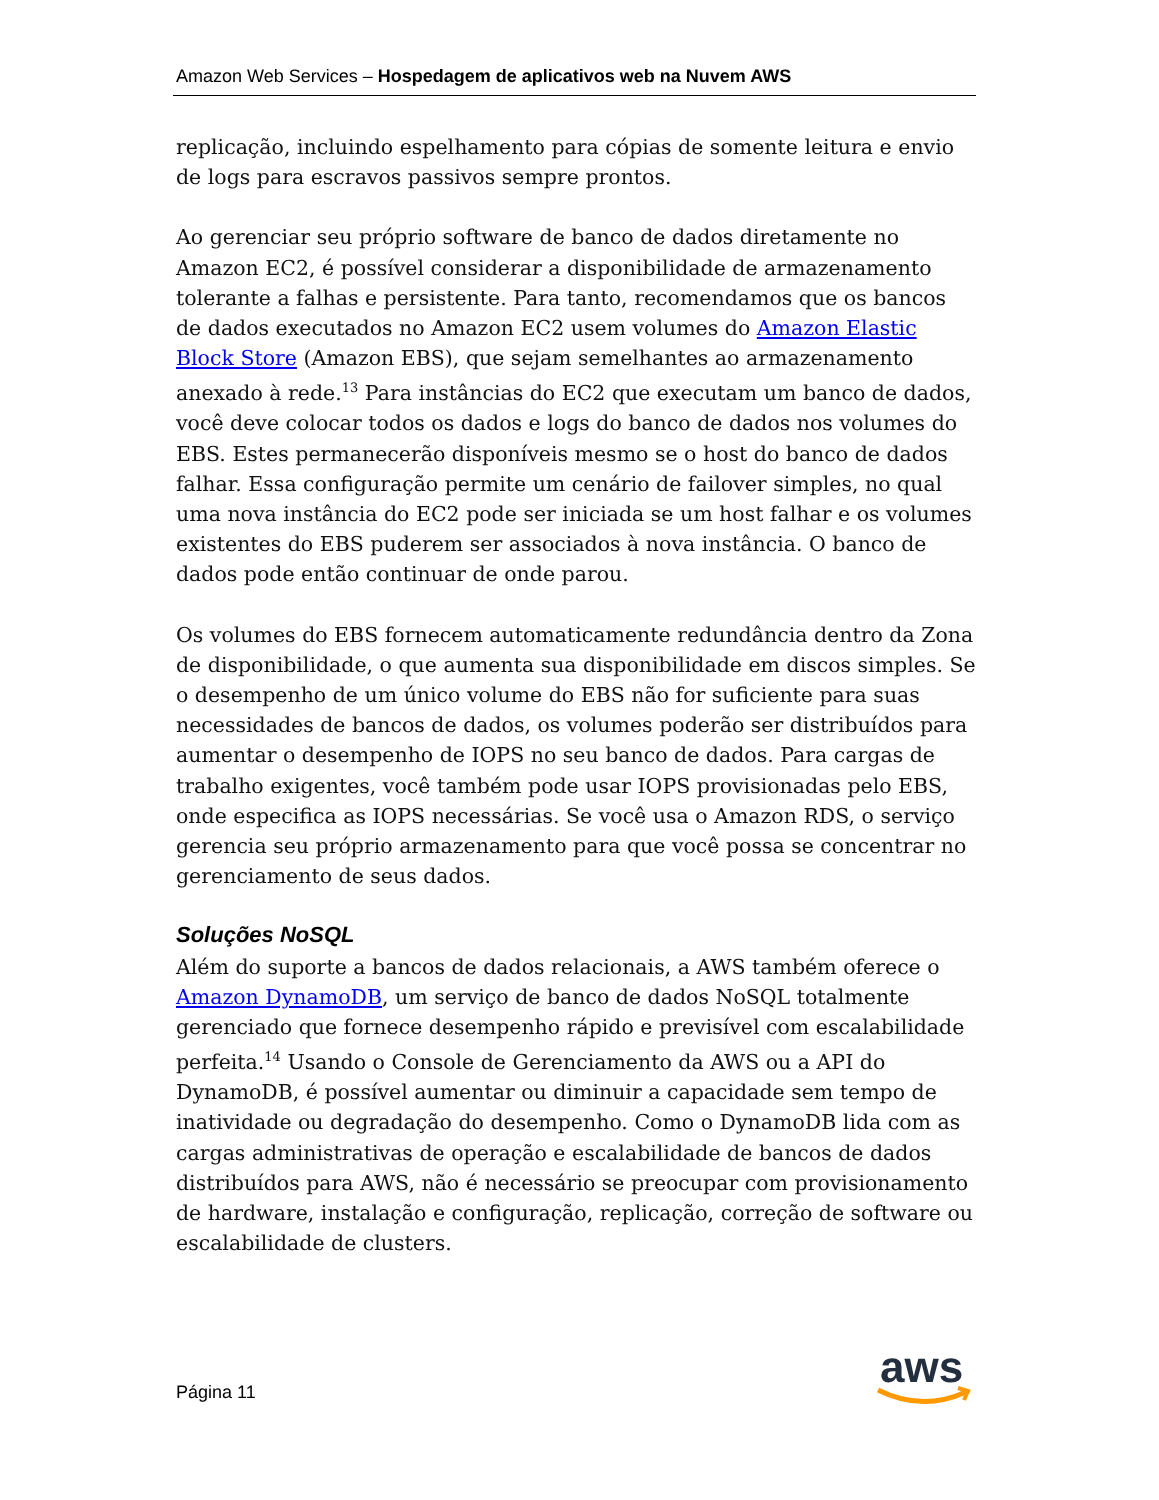Amazon Web Services – Hospedagem de aplicativos web na Nuvem AWS
replicação, incluindo espelhamento para cópias de somente leitura e envio de logs para escravos passivos sempre prontos.
Ao gerenciar seu próprio software de banco de dados diretamente no Amazon EC2, é possível considerar a disponibilidade de armazenamento tolerante a falhas e persistente. Para tanto, recomendamos que os bancos de dados executados no Amazon EC2 usem volumes do Amazon Elastic Block Store (Amazon EBS), que sejam semelhantes ao armazenamento anexado à rede.<sup>13</sup> Para instâncias do EC2 que executam um banco de dados, você deve colocar todos os dados e logs do banco de dados nos volumes do EBS. Estes permanecerão disponíveis mesmo se o host do banco de dados falhar. Essa configuração permite um cenário de failover simples, no qual uma nova instância do EC2 pode ser iniciada se um host falhar e os volumes existentes do EBS puderem ser associados à nova instância. O banco de dados pode então continuar de onde parou.
Os volumes do EBS fornecem automaticamente redundância dentro da Zona de disponibilidade, o que aumenta sua disponibilidade em discos simples. Se o desempenho de um único volume do EBS não for suficiente para suas necessidades de bancos de dados, os volumes poderão ser distribuídos para aumentar o desempenho de IOPS no seu banco de dados. Para cargas de trabalho exigentes, você também pode usar IOPS provisionadas pelo EBS, onde especifica as IOPS necessárias. Se você usa o Amazon RDS, o serviço gerencia seu próprio armazenamento para que você possa se concentrar no gerenciamento de seus dados.
Soluções NoSQL
Além do suporte a bancos de dados relacionais, a AWS também oferece o Amazon DynamoDB, um serviço de banco de dados NoSQL totalmente gerenciado que fornece desempenho rápido e previsível com escalabilidade perfeita.<sup>14</sup> Usando o Console de Gerenciamento da AWS ou a API do DynamoDB, é possível aumentar ou diminuir a capacidade sem tempo de inatividade ou degradação do desempenho. Como o DynamoDB lida com as cargas administrativas de operação e escalabilidade de bancos de dados distribuídos para AWS, não é necessário se preocupar com provisionamento de hardware, instalação e configuração, replicação, correção de software ou escalabilidade de clusters.
Página 11
aws